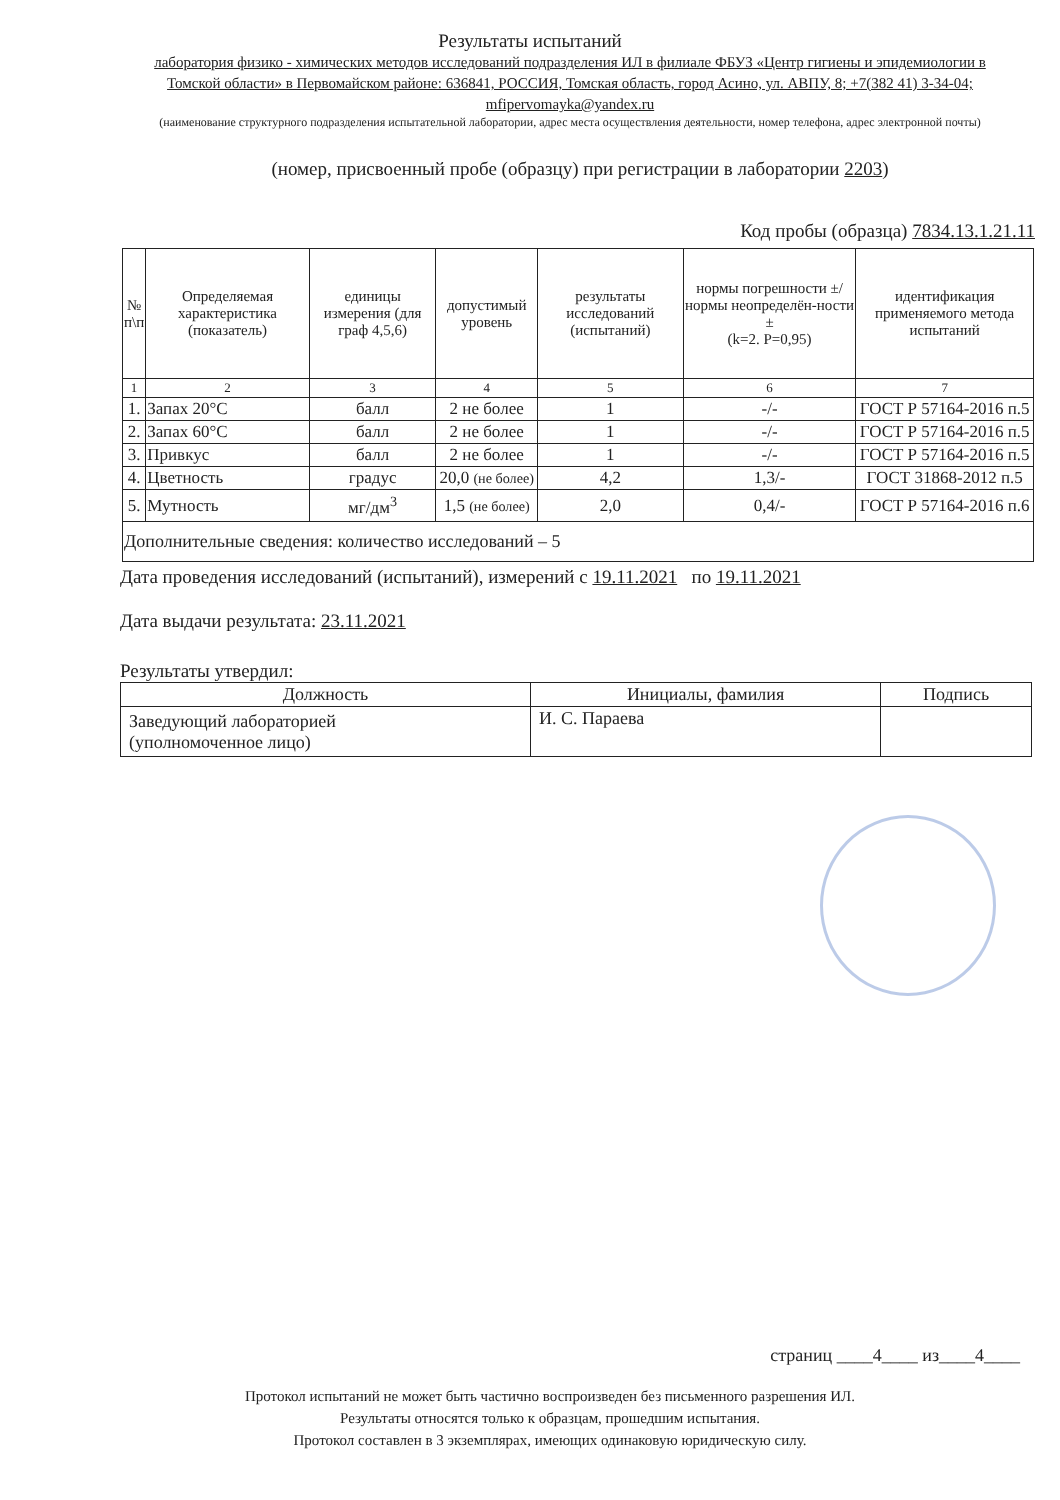Результаты испытаний
лаборатория физико - химических методов исследований подразделения ИЛ в филиале ФБУЗ «Центр гигиены и эпидемиологии в Томской области» в Первомайском районе: 636841, РОССИЯ, Томская область, город Асино, ул. АВПУ, 8; +7(382 41) 3-34-04; mfipervomayka@yandex.ru
(наименование структурного подразделения испытательной лаборатории, адрес места осуществления деятельности, номер телефона, адрес электронной почты)
(номер, присвоенный пробе (образцу) при регистрации в лаборатории 2203)
Код пробы (образца) 7834.13.1.21.11
| № п\п | Определяемая характеристика (показатель) | единицы измерения (для граф 4,5,6) | допустимый уровень | результаты исследований (испытаний) | нормы погрешности ±/нормы неопределён-ности ± (k=2. P=0,95) | идентификация применяемого метода испытаний |
| --- | --- | --- | --- | --- | --- | --- |
| 1 | 2 | 3 | 4 | 5 | 6 | 7 |
| 1. | Запах 20°С | балл | 2 не более | 1 | -/- | ГОСТ Р 57164-2016 п.5 |
| 2. | Запах 60°С | балл | 2 не более | 1 | -/- | ГОСТ Р 57164-2016 п.5 |
| 3. | Привкус | балл | 2 не более | 1 | -/- | ГОСТ Р 57164-2016 п.5 |
| 4. | Цветность | градус | 20,0 (не более) | 4,2 | 1,3/- | ГОСТ 31868-2012 п.5 |
| 5. | Мутность | мг/дм<sup>3</sup> | 1,5 (не более) | 2,0 | 0,4/- | ГОСТ Р 57164-2016 п.6 |
| Дополнительные сведения: количество исследований – 5 | | | | | | |
Дата проведения исследований (испытаний), измерений с 19.11.2021 по 19.11.2021
Дата выдачи результата: 23.11.2021
Результаты утвердил:
| Должность | Инициалы, фамилия | Подпись |
| --- | --- | --- |
| Заведующий лабораторией (уполномоченное лицо) | И. С. Параева | |
страниц ____4____ из____4____
Протокол испытаний не может быть частично воспроизведен без письменного разрешения ИЛ.
Результаты относятся только к образцам, прошедшим испытания.
Протокол составлен в 3 экземплярах, имеющих одинаковую юридическую силу.